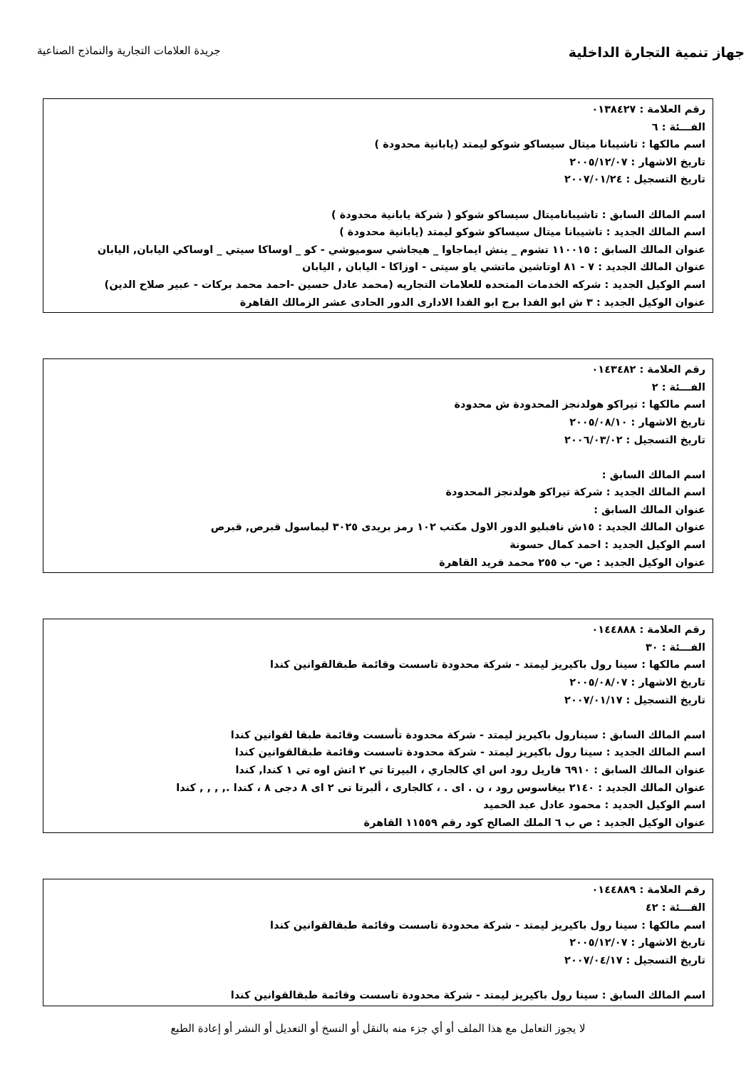جهاز تنمية التجارة الداخلية
جريدة العلامات التجارية والنماذج الصناعية
رقم العلامة : ٠١٣٨٤٢٧
الفـــئة : ٦
اسم مالكها : تاشيبانا ميتال سيساكو شوكو ليمتد (يابانية محدودة )
تاريخ الاشهار : ٢٠٠٥/١٢/٠٧
تاريخ التسجيل : ٢٠٠٧/٠١/٢٤
اسم المالك السابق : تاشيباناميتال سيساكو شوكو ( شركة يابانية محدودة )
اسم المالك الجديد : تاشيبانا ميتال سيساكو شوكو ليمتد (يابانية محدودة )
عنوان المالك السابق : ١١٠٠١٥ تشوم _ ينش ايماجاوا _ هيجاشي سوميوشي - كو _ اوساكا سيتي _ اوساكي اليابان, اليابان
عنوان المالك الجديد : ٧ - ٨١ اوتاشين ماتشي ياو سيتى - اوزاكا - اليابان , اليابان
اسم الوكيل الجديد : شركه الخدمات المتحده للعلامات التجاريه (محمد عادل حسين -احمد محمد بركات - عبير صلاح الدين)
عنوان الوكيل الجديد : ٣ ش ابو الفدا برج ابو الفدا الادارى الدور الحادى عشر الزمالك القاهرة
رقم العلامة : ٠١٤٣٤٨٢
الفـــئة : ٢
اسم مالكها : تيراكو هولدنجز المحدودة ش محدودة
تاريخ الاشهار : ٢٠٠٥/٠٨/١٠
تاريخ التسجيل : ٢٠٠٦/٠٣/٠٢
اسم المالك السابق :
اسم المالك الجديد : شركة تيراكو هولدنجز المحدودة
عنوان المالك السابق :
عنوان المالك الجديد : ١٥ش نافبليو الدور الاول مكتب ١٠٢ رمز بريدى ٣٠٢٥ ليماسول قبرص, قبرص
اسم الوكيل الجديد : احمد كمال حسونة
عنوان الوكيل الجديد : ص- ب ٢٥٥ محمد فريد القاهرة
رقم العلامة : ٠١٤٤٨٨٨
الفـــئة : ٣٠
اسم مالكها : سينا رول باكيريز ليمتد - شركة محدودة تاسست وقائمة طبقالقوانين كندا
تاريخ الاشهار : ٢٠٠٥/٠٨/٠٧
تاريخ التسجيل : ٢٠٠٧/٠١/١٧
اسم المالك السابق : سينارول باكيريز ليمتد - شركة محدودة تأسست وقائمة طبقا لقوانين كندا
اسم المالك الجديد : سينا رول باكيريز ليمتد - شركة محدودة تاسست وقائمة طبقالقوانين كندا
عنوان المالك السابق : ٦٩١٠ فاريل رود اس اي كالجاري ، البيرتا تي ٢ اتش اوه تي ١ كندا, كندا
عنوان المالك الجديد : ٢١٤٠ بيغاسوس رود ، ن . اى . ، كالجارى ، ألبرتا تى ٢ اى ٨ دجى ٨ ، كندا ., , , , كندا
اسم الوكيل الجديد : محمود عادل عبد الحميد
عنوان الوكيل الجديد : ص ب ٦ الملك الصالح كود رقم ١١٥٥٩ القاهرة
رقم العلامة : ٠١٤٤٨٨٩
الفـــئة : ٤٢
اسم مالكها : سينا رول باكيريز ليمتد - شركة محدودة تاسست وقائمة طبقالقوانين كندا
تاريخ الاشهار : ٢٠٠٥/١٢/٠٧
تاريخ التسجيل : ٢٠٠٧/٠٤/١٧
اسم المالك السابق : سينا رول باكيريز ليمتد - شركة محدودة تاسست وقائمة طبقالقوانين كندا
لا يجوز التعامل مع هذا الملف أو أي جزء منه بالنقل أو النسخ أو التعديل أو النشر أو إعادة الطبع